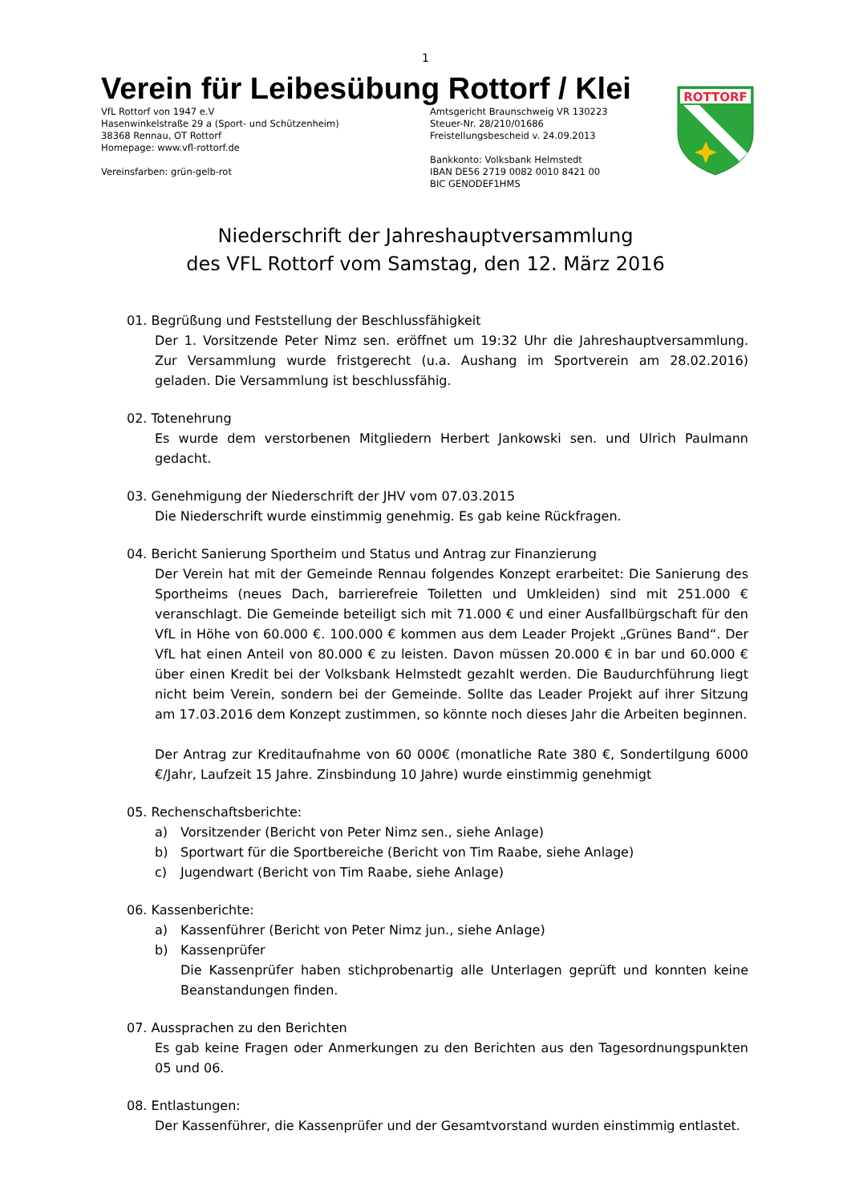1
Verein für Leibesübung Rottorf / Klei
VfL Rottorf von 1947 e.V
Hasenwinkelstraße 29 a (Sport- und Schützenheim)
38368 Rennau, OT Rottorf
Homepage: www.vfl-rottorf.de
Vereinsfarben: grün-gelb-rot
Amtsgericht Braunschweig VR 130223
Steuer-Nr. 28/210/01686
Freistellungsbescheid v. 24.09.2013
Bankkonto: Volksbank Helmstedt
IBAN DE56 2719 0082 0010 8421 00
BIC GENODEF1HMS
ROTTORF
Niederschrift der Jahreshauptversammlung
des VFL Rottorf vom Samstag, den 12. März 2016
01. Begrüßung und Feststellung der Beschlussfähigkeit
Der 1. Vorsitzende Peter Nimz sen. eröffnet um 19:32 Uhr die Jahreshauptversammlung. Zur Versammlung wurde fristgerecht (u.a. Aushang im Sportverein am 28.02.2016) geladen. Die Versammlung ist beschlussfähig.
02. Totenehrung
Es wurde dem verstorbenen Mitgliedern Herbert Jankowski sen. und Ulrich Paulmann gedacht.
03. Genehmigung der Niederschrift der JHV vom 07.03.2015
Die Niederschrift wurde einstimmig genehmig. Es gab keine Rückfragen.
04. Bericht Sanierung Sportheim und Status und Antrag zur Finanzierung
Der Verein hat mit der Gemeinde Rennau folgendes Konzept erarbeitet: Die Sanierung des Sportheims (neues Dach, barrierefreie Toiletten und Umkleiden) sind mit 251.000 € veranschlagt. Die Gemeinde beteiligt sich mit 71.000 € und einer Ausfallbürgschaft für den VfL in Höhe von 60.000 €. 100.000 € kommen aus dem Leader Projekt „Grünes Band“. Der VfL hat einen Anteil von 80.000 € zu leisten. Davon müssen 20.000 € in bar und 60.000 € über einen Kredit bei der Volksbank Helmstedt gezahlt werden. Die Baudurchführung liegt nicht beim Verein, sondern bei der Gemeinde. Sollte das Leader Projekt auf ihrer Sitzung am 17.03.2016 dem Konzept zustimmen, so könnte noch dieses Jahr die Arbeiten beginnen.
Der Antrag zur Kreditaufnahme von 60 000€ (monatliche Rate 380 €, Sondertilgung 6000 €/Jahr, Laufzeit 15 Jahre. Zinsbindung 10 Jahre) wurde einstimmig genehmigt
05. Rechenschaftsberichte:
a) Vorsitzender (Bericht von Peter Nimz sen., siehe Anlage)
b) Sportwart für die Sportbereiche (Bericht von Tim Raabe, siehe Anlage)
c) Jugendwart (Bericht von Tim Raabe, siehe Anlage)
06. Kassenberichte:
a) Kassenführer (Bericht von Peter Nimz jun., siehe Anlage)
b) Kassenprüfer
Die Kassenprüfer haben stichprobenartig alle Unterlagen geprüft und konnten keine Beanstandungen finden.
07. Aussprachen zu den Berichten
Es gab keine Fragen oder Anmerkungen zu den Berichten aus den Tagesordnungspunkten 05 und 06.
08. Entlastungen:
Der Kassenführer, die Kassenprüfer und der Gesamtvorstand wurden einstimmig entlastet.